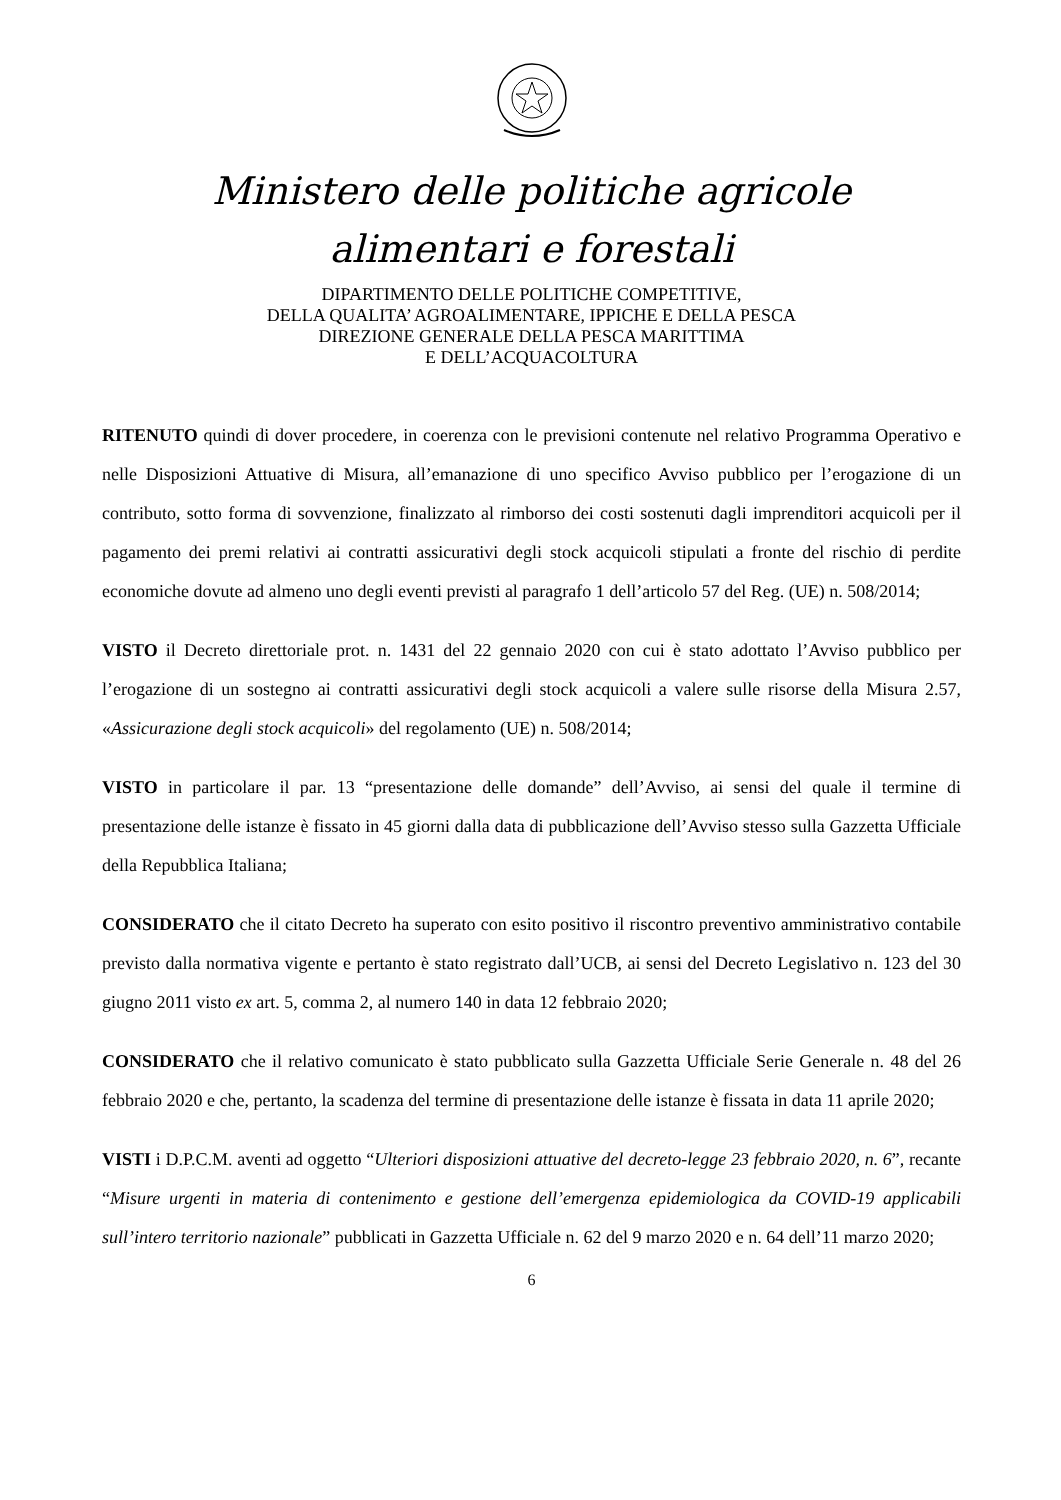Ministero delle politiche agricole
alimentari e forestali
DIPARTIMENTO DELLE POLITICHE COMPETITIVE,
DELLA QUALITA’ AGROALIMENTARE, IPPICHE E DELLA PESCA
DIREZIONE GENERALE DELLA PESCA MARITTIMA
E DELL’ACQUACOLTURA
RITENUTO quindi di dover procedere, in coerenza con le previsioni contenute nel relativo Programma Operativo e nelle Disposizioni Attuative di Misura, all’emanazione di uno specifico Avviso pubblico per l’erogazione di un contributo, sotto forma di sovvenzione, finalizzato al rimborso dei costi sostenuti dagli imprenditori acquicoli per il pagamento dei premi relativi ai contratti assicurativi degli stock acquicoli stipulati a fronte del rischio di perdite economiche dovute ad almeno uno degli eventi previsti al paragrafo 1 dell’articolo 57 del Reg. (UE) n. 508/2014;
VISTO il Decreto direttoriale prot. n. 1431 del 22 gennaio 2020 con cui è stato adottato l’Avviso pubblico per l’erogazione di un sostegno ai contratti assicurativi degli stock acquicoli a valere sulle risorse della Misura 2.57, «Assicurazione degli stock acquicoli» del regolamento (UE) n. 508/2014;
VISTO in particolare il par. 13 “presentazione delle domande” dell’Avviso, ai sensi del quale il termine di presentazione delle istanze è fissato in 45 giorni dalla data di pubblicazione dell’Avviso stesso sulla Gazzetta Ufficiale della Repubblica Italiana;
CONSIDERATO che il citato Decreto ha superato con esito positivo il riscontro preventivo amministrativo contabile previsto dalla normativa vigente e pertanto è stato registrato dall’UCB, ai sensi del Decreto Legislativo n. 123 del 30 giugno 2011 visto ex art. 5, comma 2, al numero 140 in data 12 febbraio 2020;
CONSIDERATO che il relativo comunicato è stato pubblicato sulla Gazzetta Ufficiale Serie Generale n. 48 del 26 febbraio 2020 e che, pertanto, la scadenza del termine di presentazione delle istanze è fissata in data 11 aprile 2020;
VISTI i D.P.C.M. aventi ad oggetto “Ulteriori disposizioni attuative del decreto-legge 23 febbraio 2020, n. 6”, recante “Misure urgenti in materia di contenimento e gestione dell’emergenza epidemiologica da COVID-19 applicabili sull’intero territorio nazionale” pubblicati in Gazzetta Ufficiale n. 62 del 9 marzo 2020 e n. 64 dell’11 marzo 2020;
6